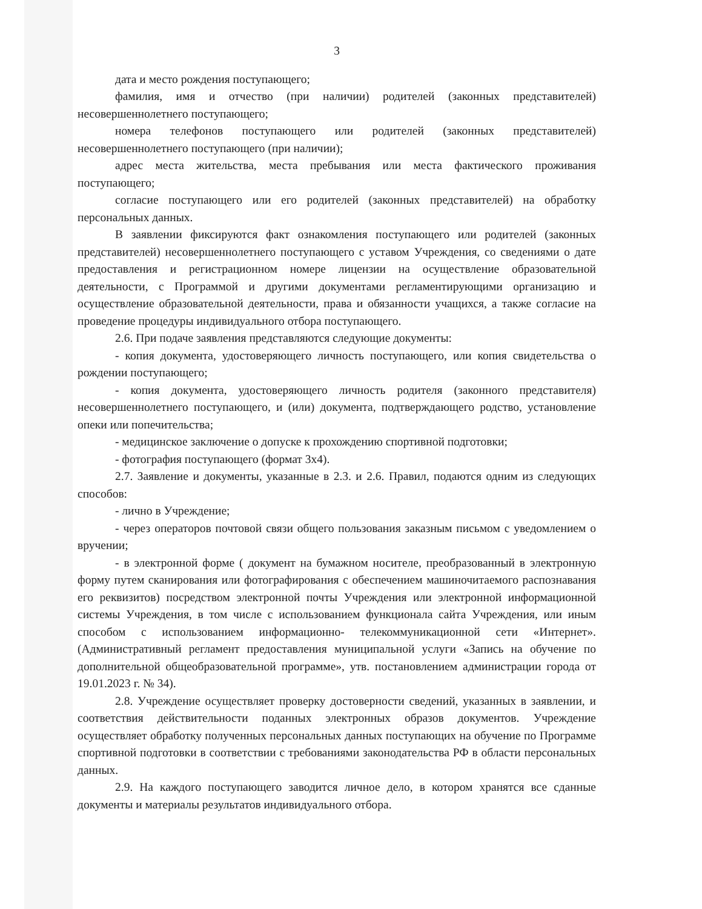3
дата и место рождения поступающего;
фамилия, имя и отчество (при наличии) родителей (законных представителей) несовершеннолетнего поступающего;
номера телефонов поступающего или родителей (законных представителей) несовершеннолетнего поступающего (при наличии);
адрес места жительства, места пребывания или места фактического проживания поступающего;
согласие поступающего или его родителей (законных представителей) на обработку персональных данных.
В заявлении фиксируются факт ознакомления поступающего или родителей (законных представителей) несовершеннолетнего поступающего с уставом Учреждения, со сведениями о дате предоставления и регистрационном номере лицензии на осуществление образовательной деятельности, с Программой и другими документами регламентирующими организацию и осуществление образовательной деятельности, права и обязанности учащихся, а также согласие на проведение процедуры индивидуального отбора поступающего.
2.6. При подаче заявления представляются следующие документы:
- копия документа, удостоверяющего личность поступающего, или копия свидетельства о рождении поступающего;
- копия документа, удостоверяющего личность родителя (законного представителя) несовершеннолетнего поступающего, и (или) документа, подтверждающего родство, установление опеки или попечительства;
- медицинское заключение о допуске к прохождению спортивной подготовки;
- фотография поступающего (формат 3х4).
2.7. Заявление и документы, указанные в 2.3. и 2.6. Правил, подаются одним из следующих способов:
- лично в Учреждение;
- через операторов почтовой связи общего пользования заказным письмом с уведомлением о вручении;
- в электронной форме ( документ на бумажном носителе, преобразованный в электронную форму путем сканирования или фотографирования с обеспечением машиночитаемого распознавания его реквизитов) посредством электронной почты Учреждения или электронной информационной системы Учреждения, в том числе с использованием функционала сайта Учреждения, или иным способом с использованием информационно- телекоммуникационной сети «Интернет». (Административный регламент предоставления муниципальной услуги «Запись на обучение по дополнительной общеобразовательной программе», утв. постановлением администрации города от 19.01.2023 г. № 34).
2.8. Учреждение осуществляет проверку достоверности сведений, указанных в заявлении, и соответствия действительности поданных электронных образов документов. Учреждение осуществляет обработку полученных персональных данных поступающих на обучение по Программе спортивной подготовки в соответствии с требованиями законодательства РФ в области персональных данных.
2.9. На каждого поступающего заводится личное дело, в котором хранятся все сданные документы и материалы результатов индивидуального отбора.